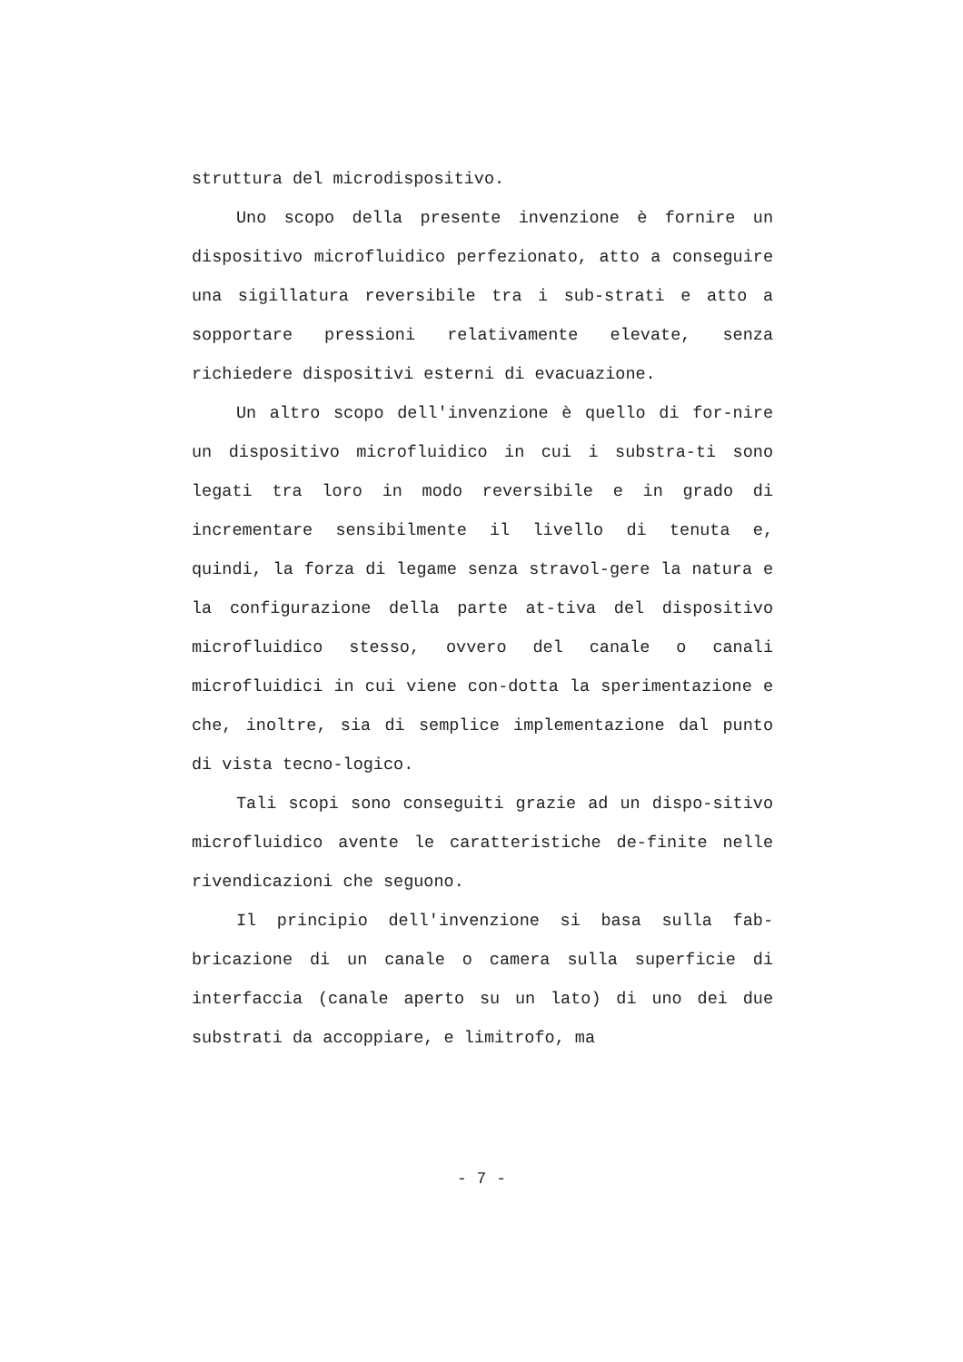struttura del microdispositivo.
Uno scopo della presente invenzione è fornire un dispositivo microfluidico perfezionato, atto a conseguire una sigillatura reversibile tra i sub-strati e atto a sopportare pressioni relativamente elevate, senza richiedere dispositivi esterni di evacuazione.
Un altro scopo dell'invenzione è quello di for-nire un dispositivo microfluidico in cui i substra-ti sono legati tra loro in modo reversibile e in grado di incrementare sensibilmente il livello di tenuta e, quindi, la forza di legame senza stravol-gere la natura e la configurazione della parte at-tiva del dispositivo microfluidico stesso, ovvero del canale o canali microfluidici in cui viene con-dotta la sperimentazione e che, inoltre, sia di semplice implementazione dal punto di vista tecno-logico.
Tali scopi sono conseguiti grazie ad un dispo-sitivo microfluidico avente le caratteristiche de-finite nelle rivendicazioni che seguono.
Il principio dell'invenzione si basa sulla fab-bricazione di un canale o camera sulla superficie di interfaccia (canale aperto su un lato) di uno dei due substrati da accoppiare, e limitrofo, ma
- 7 -